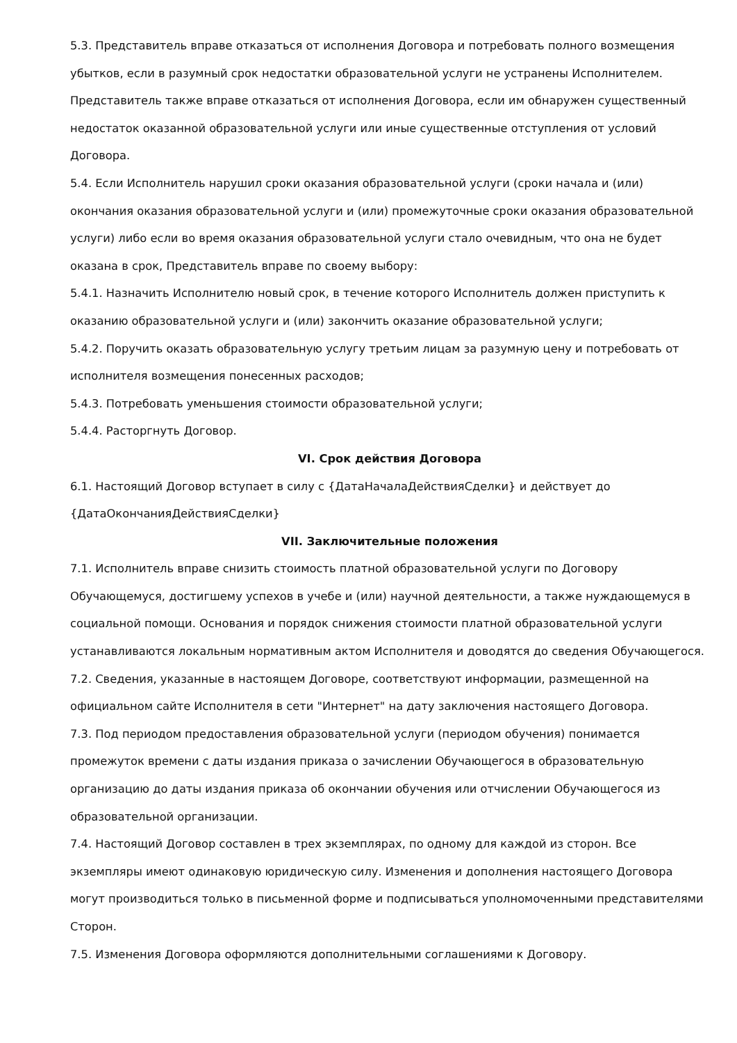5.3. Представитель вправе отказаться от исполнения Договора и потребовать полного возмещения убытков, если в разумный срок недостатки образовательной услуги не устранены Исполнителем. Представитель также вправе отказаться от исполнения Договора, если им обнаружен существенный недостаток оказанной образовательной услуги или иные существенные отступления от условий Договора.
5.4. Если Исполнитель нарушил сроки оказания образовательной услуги (сроки начала и (или) окончания оказания образовательной услуги и (или) промежуточные сроки оказания образовательной услуги) либо если во время оказания образовательной услуги стало очевидным, что она не будет оказана в срок, Представитель вправе по своему выбору:
5.4.1. Назначить Исполнителю новый срок, в течение которого Исполнитель должен приступить к оказанию образовательной услуги и (или) закончить оказание образовательной услуги;
5.4.2. Поручить оказать образовательную услугу третьим лицам за разумную цену и потребовать от исполнителя возмещения понесенных расходов;
5.4.3. Потребовать уменьшения стоимости образовательной услуги;
5.4.4. Расторгнуть Договор.
VI. Срок действия Договора
6.1. Настоящий Договор вступает в силу с {ДатаНачалаДействияСделки} и действует до {ДатаОкончанияДействияСделки}
VII. Заключительные положения
7.1. Исполнитель вправе снизить стоимость платной образовательной услуги по Договору Обучающемуся, достигшему успехов в учебе и (или) научной деятельности, а также нуждающемуся в социальной помощи. Основания и порядок снижения стоимости платной образовательной услуги устанавливаются локальным нормативным актом Исполнителя и доводятся до сведения Обучающегося.
7.2. Сведения, указанные в настоящем Договоре, соответствуют информации, размещенной на официальном сайте Исполнителя в сети "Интернет" на дату заключения настоящего Договора.
7.3. Под периодом предоставления образовательной услуги (периодом обучения) понимается промежуток времени с даты издания приказа о зачислении Обучающегося в образовательную организацию до даты издания приказа об окончании обучения или отчислении Обучающегося из образовательной организации.
7.4. Настоящий Договор составлен в трех экземплярах, по одному для каждой из сторон. Все экземпляры имеют одинаковую юридическую силу. Изменения и дополнения настоящего Договора могут производиться только в письменной форме и подписываться уполномоченными представителями Сторон.
7.5. Изменения Договора оформляются дополнительными соглашениями к Договору.